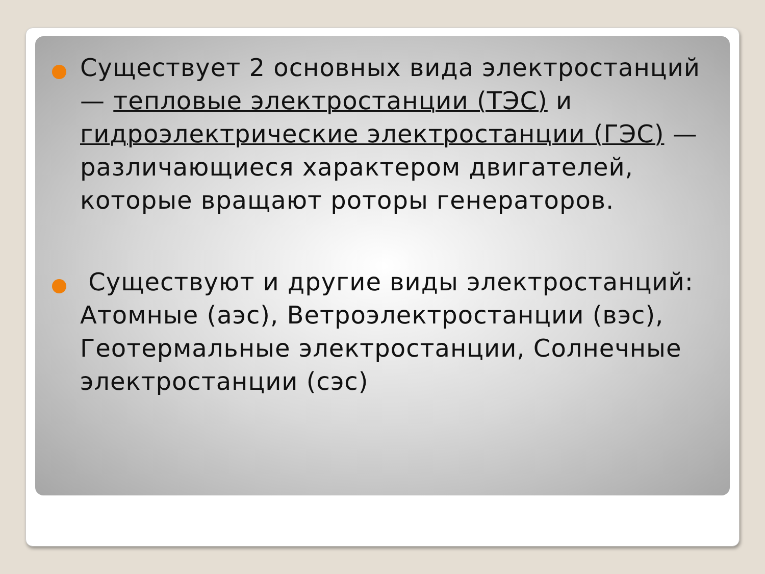Существует 2 основных вида электростанций — тепловые электростанции (ТЭС) и гидроэлектрические электростанции (ГЭС) — различающиеся характером двигателей, которые вращают роторы генераторов.
Существуют и другие виды электростанций: Атомные (аэс), Ветроэлектростанции (вэс), Геотермальные электростанции, Солнечные электростанции (сэс)